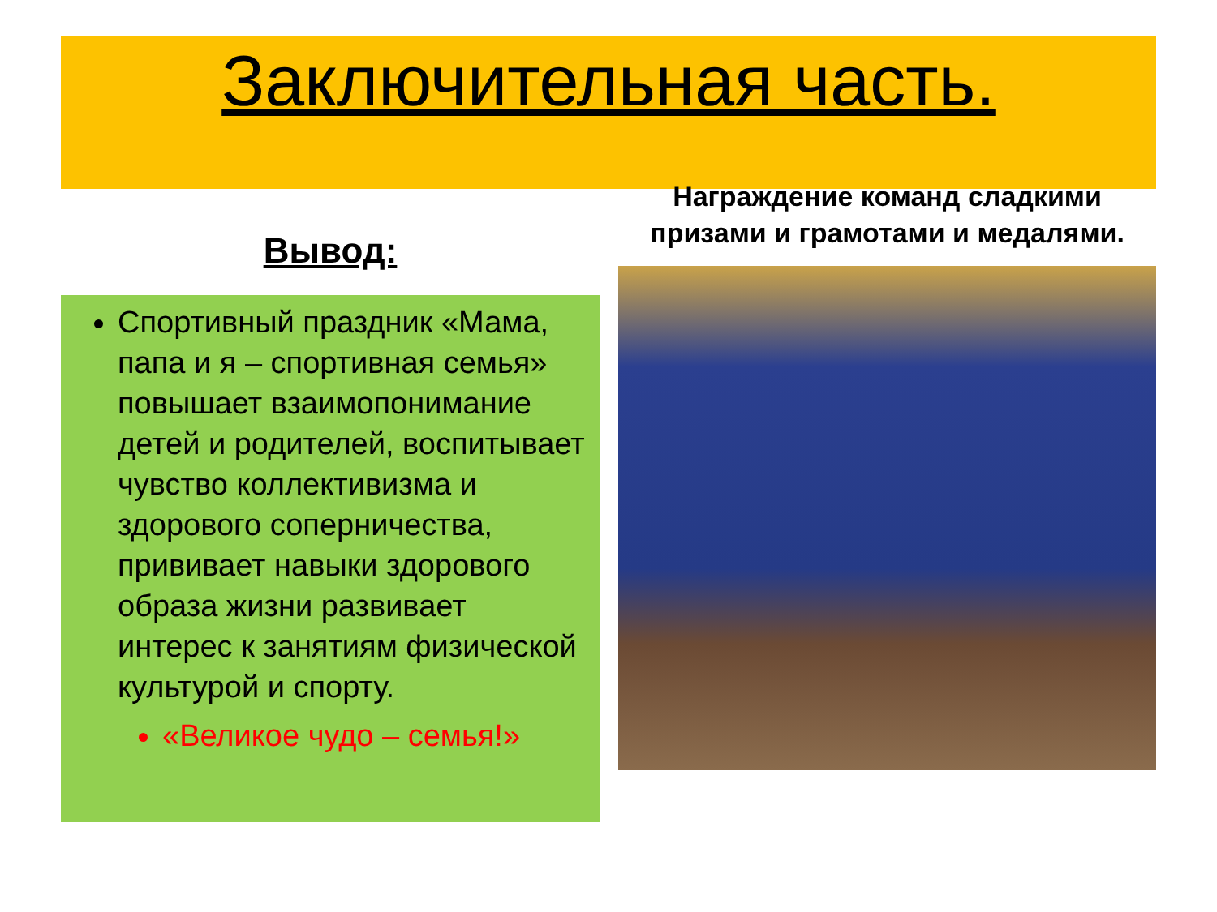Заключительная часть.
Вывод:
Спортивный праздник «Мама, папа и я – спортивная семья» повышает взаимопонимание детей и родителей, воспитывает чувство коллективизма и здорового соперничества, прививает навыки здорового образа жизни развивает интерес к занятиям физической культурой и спорту.
«Великое чудо – семья!»
Награждение команд сладкими призами и грамотами и медалями.